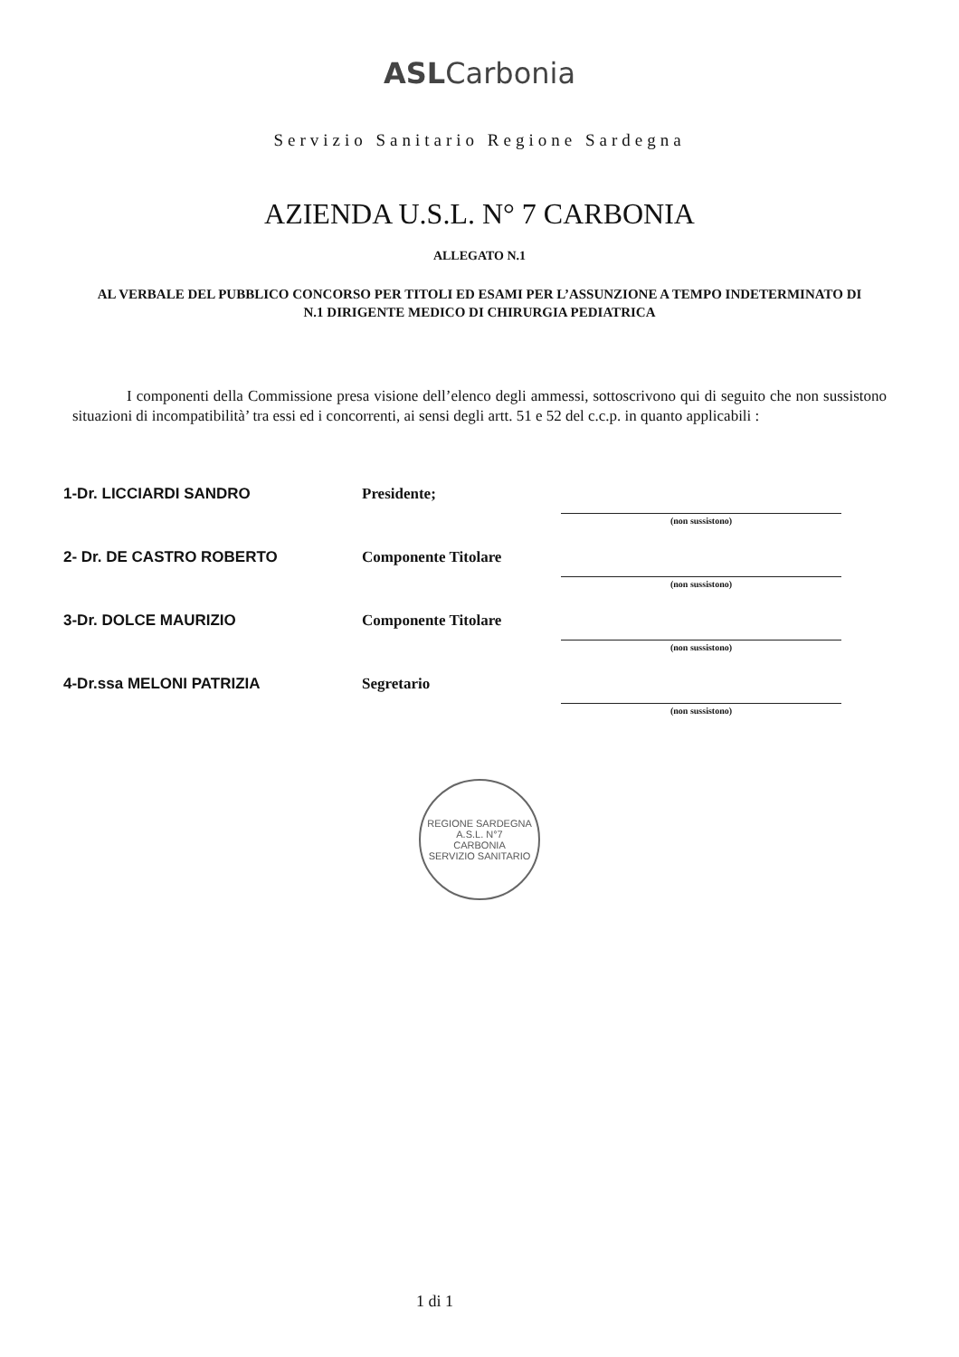ASLCarbonia
Servizio Sanitario Regione Sardegna
AZIENDA U.S.L. N° 7 CARBONIA
ALLEGATO N.1
AL VERBALE DEL PUBBLICO CONCORSO PER TITOLI ED ESAMI PER L’ASSUNZIONE A TEMPO INDETERMINATO DI N.1 DIRIGENTE MEDICO DI CHIRURGIA PEDIATRICA
I componenti della Commissione presa visione dell’elenco degli ammessi, sottoscrivono qui di seguito che non sussistono situazioni di incompatibilità’ tra essi ed i concorrenti, ai sensi degli artt. 51 e 52 del c.c.p. in quanto applicabili :
| 1-Dr. LICCIARDI SANDRO | Presidente; | (non sussistono) |
| 2- Dr. DE CASTRO ROBERTO | Componente Titolare | (non sussistono) |
| 3-Dr. DOLCE MAURIZIO | Componente Titolare | (non sussistono) |
| 4-Dr.ssa MELONI PATRIZIA | Segretario | (non sussistono) |
REGIONE SARDEGNA
A.S.L. N°7
CARBONIA
SERVIZIO SANITARIO
1 di 1